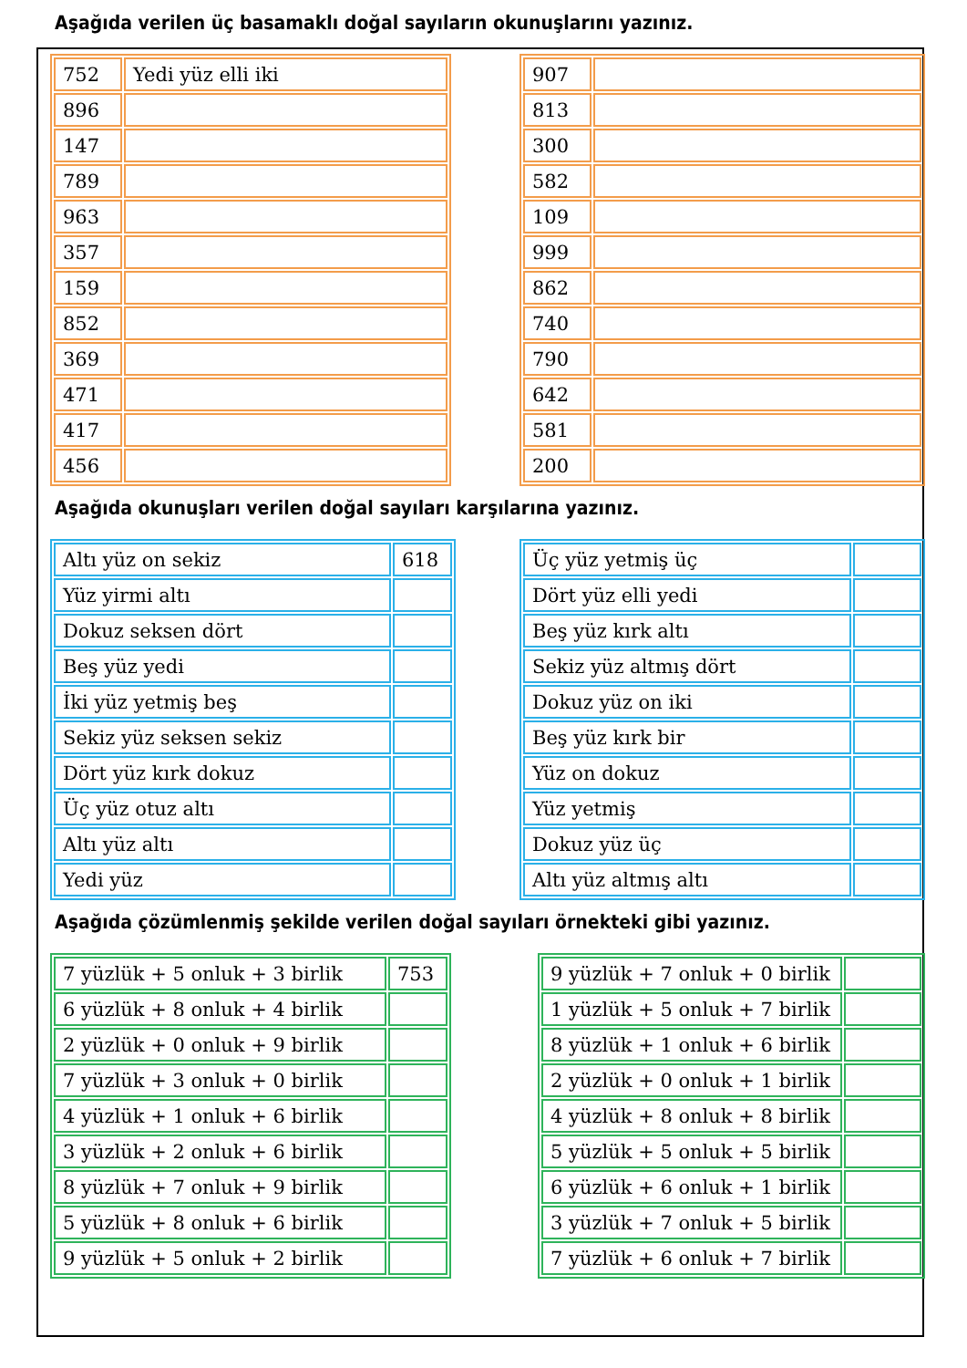Aşağıda verilen üç basamaklı doğal sayıların okunuşlarını yazınız.
| 752 | Yedi yüz elli iki |
| 896 | |
| 147 | |
| 789 | |
| 963 | |
| 357 | |
| 159 | |
| 852 | |
| 369 | |
| 471 | |
| 417 | |
| 456 | |
| 907 | |
| 813 | |
| 300 | |
| 582 | |
| 109 | |
| 999 | |
| 862 | |
| 740 | |
| 790 | |
| 642 | |
| 581 | |
| 200 | |
Aşağıda okunuşları verilen doğal sayıları karşılarına yazınız.
| Altı yüz on sekiz | 618 |
| Yüz yirmi altı | |
| Dokuz seksen dört | |
| Beş yüz yedi | |
| İki yüz yetmiş beş | |
| Sekiz yüz seksen sekiz | |
| Dört yüz kırk dokuz | |
| Üç yüz otuz altı | |
| Altı yüz altı | |
| Yedi yüz | |
| Üç yüz yetmiş üç | |
| Dört yüz elli yedi | |
| Beş yüz kırk altı | |
| Sekiz yüz altmış dört | |
| Dokuz yüz on iki | |
| Beş yüz kırk bir | |
| Yüz on dokuz | |
| Yüz yetmiş | |
| Dokuz yüz üç | |
| Altı yüz altmış altı | |
Aşağıda çözümlenmiş şekilde verilen doğal sayıları örnekteki gibi yazınız.
| 7 yüzlük + 5 onluk + 3 birlik | 753 |
| 6 yüzlük + 8 onluk + 4 birlik | |
| 2 yüzlük + 0 onluk + 9 birlik | |
| 7 yüzlük + 3 onluk + 0 birlik | |
| 4 yüzlük + 1 onluk + 6 birlik | |
| 3 yüzlük + 2 onluk + 6 birlik | |
| 8 yüzlük + 7 onluk + 9 birlik | |
| 5 yüzlük + 8 onluk + 6 birlik | |
| 9 yüzlük + 5 onluk + 2 birlik | |
| 9 yüzlük + 7 onluk + 0 birlik | |
| 1 yüzlük + 5 onluk + 7 birlik | |
| 8 yüzlük + 1 onluk + 6 birlik | |
| 2 yüzlük + 0 onluk + 1 birlik | |
| 4 yüzlük + 8 onluk + 8 birlik | |
| 5 yüzlük + 5 onluk + 5 birlik | |
| 6 yüzlük + 6 onluk + 1 birlik | |
| 3 yüzlük + 7 onluk + 5 birlik | |
| 7 yüzlük + 6 onluk + 7 birlik | |